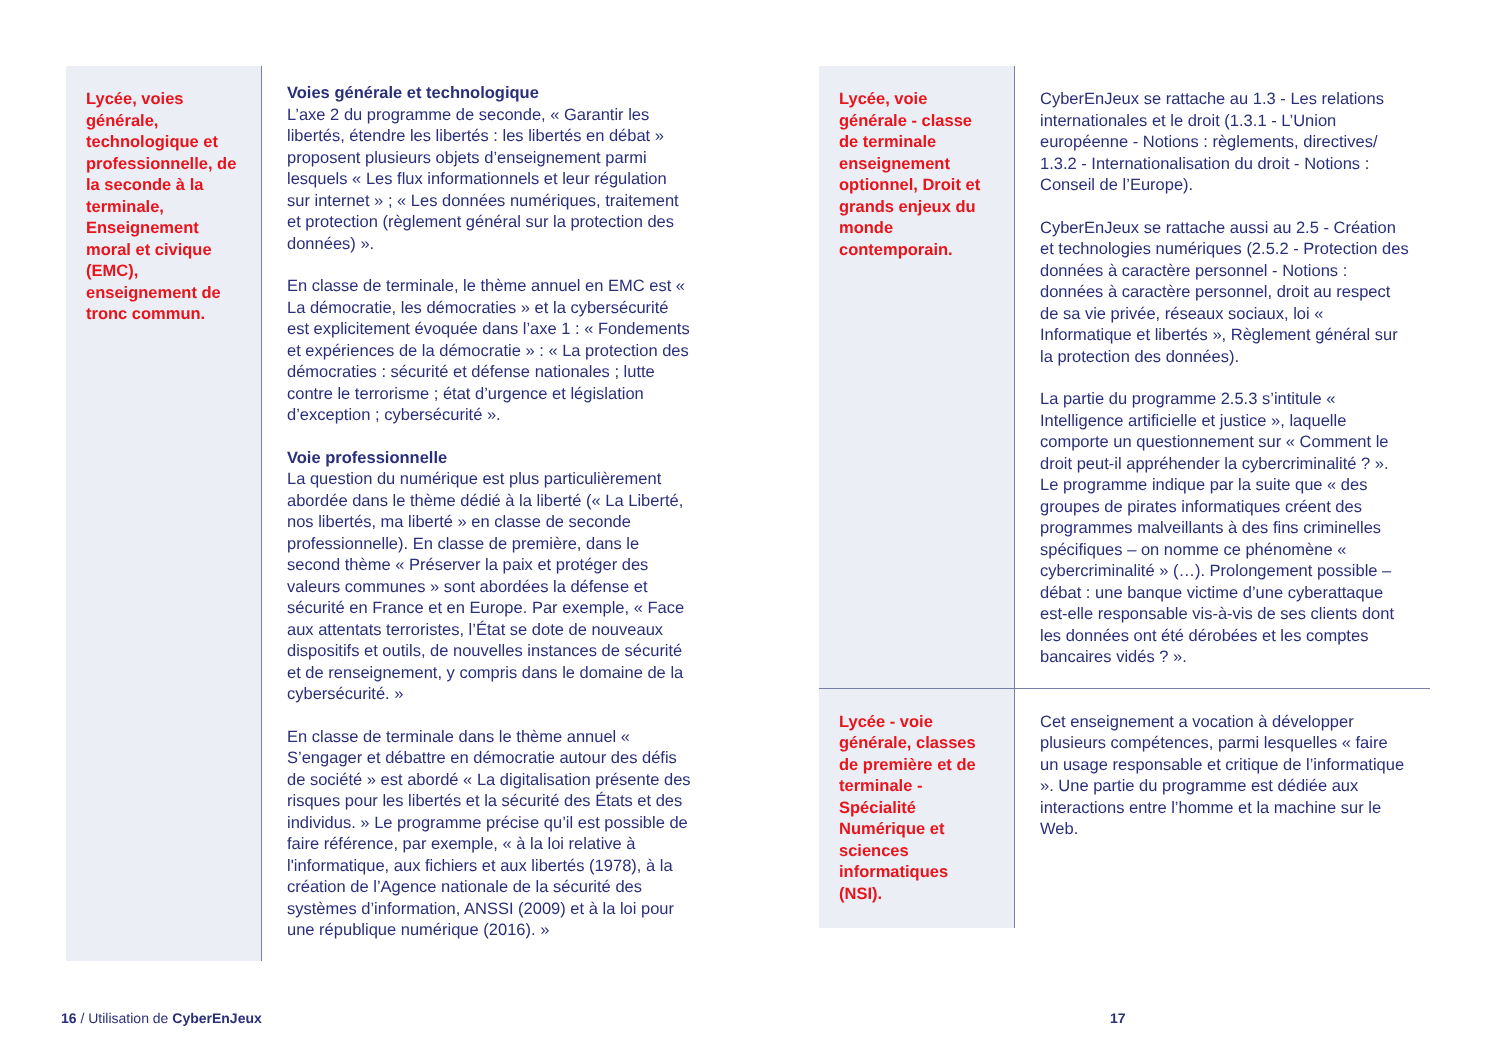| Lycée, voies générale, technologique et professionnelle, de la seconde à la terminale, Enseignement moral et civique (EMC), enseignement de tronc commun. | Voies générale et technologique L’axe 2 du programme de seconde, « Garantir les libertés, étendre les libertés : les libertés en débat » proposent plusieurs objets d’enseignement parmi lesquels « Les flux informationnels et leur régulation sur internet » ; « Les données numériques, traitement et protection (règlement général sur la protection des données) ». En classe de terminale, le thème annuel en EMC est « La démocratie, les démocraties » et la cybersécurité est explicitement évoquée dans l’axe 1 : « Fondements et expériences de la démocratie » : « La protection des démocraties : sécurité et défense nationales ; lutte contre le terrorisme ; état d’urgence et législation d’exception ; cybersécurité ». Voie professionnelle La question du numérique est plus particulièrement abordée dans le thème dédié à la liberté (« La Liberté, nos libertés, ma liberté » en classe de seconde professionnelle). En classe de première, dans le second thème « Préserver la paix et protéger des valeurs communes » sont abordées la défense et sécurité en France et en Europe. Par exemple, « Face aux attentats terroristes, l’État se dote de nouveaux dispositifs et outils, de nouvelles instances de sécurité et de renseignement, y compris dans le domaine de la cybersécurité. » En classe de terminale dans le thème annuel « S’engager et débattre en démocratie autour des défis de société » est abordé « La digitalisation présente des risques pour les libertés et la sécurité des États et des individus. » Le programme précise qu’il est possible de faire référence, par exemple, « à la loi relative à l'informatique, aux fichiers et aux libertés (1978), à la création de l’Agence nationale de la sécurité des systèmes d’information, ANSSI (2009) et à la loi pour une république numérique (2016). » |
| Lycée, voie générale - classe de terminale enseignement optionnel, Droit et grands enjeux du monde contemporain. | CyberEnJeux se rattache au 1.3 - Les relations internationales et le droit (1.3.1 - L’Union européenne - Notions : règlements, directives/ 1.3.2 - Internationalisation du droit - Notions : Conseil de l’Europe). CyberEnJeux se rattache aussi au 2.5 - Création et technologies numériques (2.5.2 - Protection des données à caractère personnel - Notions : données à caractère personnel, droit au respect de sa vie privée, réseaux sociaux, loi « Informatique et libertés », Règlement général sur la protection des données). La partie du programme 2.5.3 s’intitule « Intelligence artificielle et justice », laquelle comporte un questionnement sur « Comment le droit peut-il appréhender la cybercriminalité ? ». Le programme indique par la suite que « des groupes de pirates informatiques créent des programmes malveillants à des fins criminelles spécifiques – on nomme ce phénomène « cybercriminalité » (…). Prolongement possible – débat : une banque victime d’une cyberattaque est-elle responsable vis-à-vis de ses clients dont les données ont été dérobées et les comptes bancaires vidés ? ». |
| Lycée - voie générale, classes de première et de terminale - Spécialité Numérique et sciences informatiques (NSI). | Cet enseignement a vocation à développer plusieurs compétences, parmi lesquelles « faire un usage responsable et critique de l’informatique ». Une partie du programme est dédiée aux interactions entre l’homme et la machine sur le Web. |
16 / Utilisation de CyberEnJeux
17